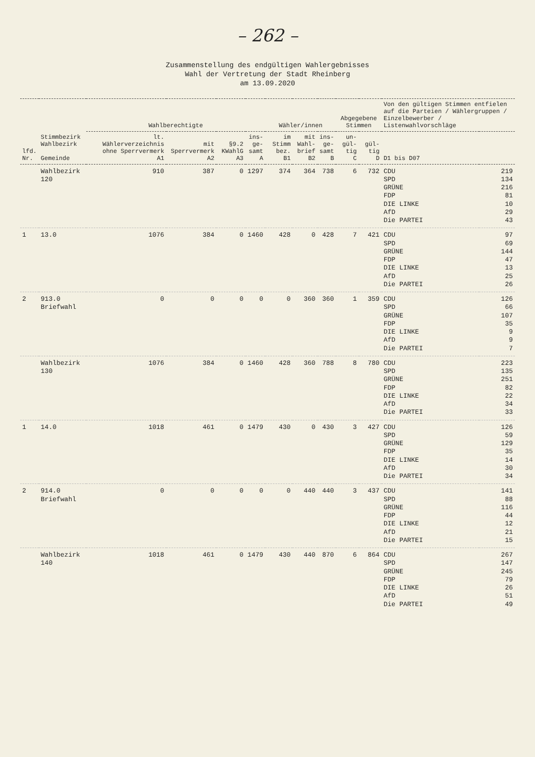– 262 –
Zusammenstellung des endgültigen Wahlergebnisses
Wahl der Vertretung der Stadt Rheinberg
am 13.09.2020
| lfd. Nr. | Stimmbezirk Wahlbezirk Gemeinde | Wahlberechtigte | | | | Wähler/innen | | | Abgegebene Stimmen | | Von den gültigen Stimmen entfielen auf die Parteien / Wählergruppen / Einzelbewerber / Listenwahlvorschläge | |
| --- | --- | --- | --- | --- | --- | --- | --- | --- | --- | --- | --- | --- |
| | | lt. Wählerverzeichnis ohne Sperrvermerk A1 | mit Sperrvermerk A2 | §9.2 KWahlG A3 | ins- ge- samt A | im Stimm bez. B1 | mit Wahl- brief B2 | ins- ge- samt B | un- gül- tig C | gül- tig D | D1 bis D07 | |
| | Wahlbezirk 120 | 910 | 387 | 0 | 1297 | 374 | 364 | 738 | 6 | 732 | CDU SPD GRÜNE FDP DIE LINKE AfD Die PARTEI | 219 134 216 81 10 29 43 |
| 1 | 13.0 | 1076 | 384 | 0 | 1460 | 428 | 0 | 428 | 7 | 421 | CDU SPD GRÜNE FDP DIE LINKE AfD Die PARTEI | 97 69 144 47 13 25 26 |
| 2 | 913.0 Briefwahl | 0 | 0 | 0 | 0 | 0 | 360 | 360 | 1 | 359 | CDU SPD GRÜNE FDP DIE LINKE AfD Die PARTEI | 126 66 107 35 9 9 7 |
| | Wahlbezirk 130 | 1076 | 384 | 0 | 1460 | 428 | 360 | 788 | 8 | 780 | CDU SPD GRÜNE FDP DIE LINKE AfD Die PARTEI | 223 135 251 82 22 34 33 |
| 1 | 14.0 | 1018 | 461 | 0 | 1479 | 430 | 0 | 430 | 3 | 427 | CDU SPD GRÜNE FDP DIE LINKE AfD Die PARTEI | 126 59 129 35 14 30 34 |
| 2 | 914.0 Briefwahl | 0 | 0 | 0 | 0 | 0 | 440 | 440 | 3 | 437 | CDU SPD GRÜNE FDP DIE LINKE AfD Die PARTEI | 141 88 116 44 12 21 15 |
| | Wahlbezirk 140 | 1018 | 461 | 0 | 1479 | 430 | 440 | 870 | 6 | 864 | CDU SPD GRÜNE FDP DIE LINKE AfD Die PARTEI | 267 147 245 79 26 51 49 |